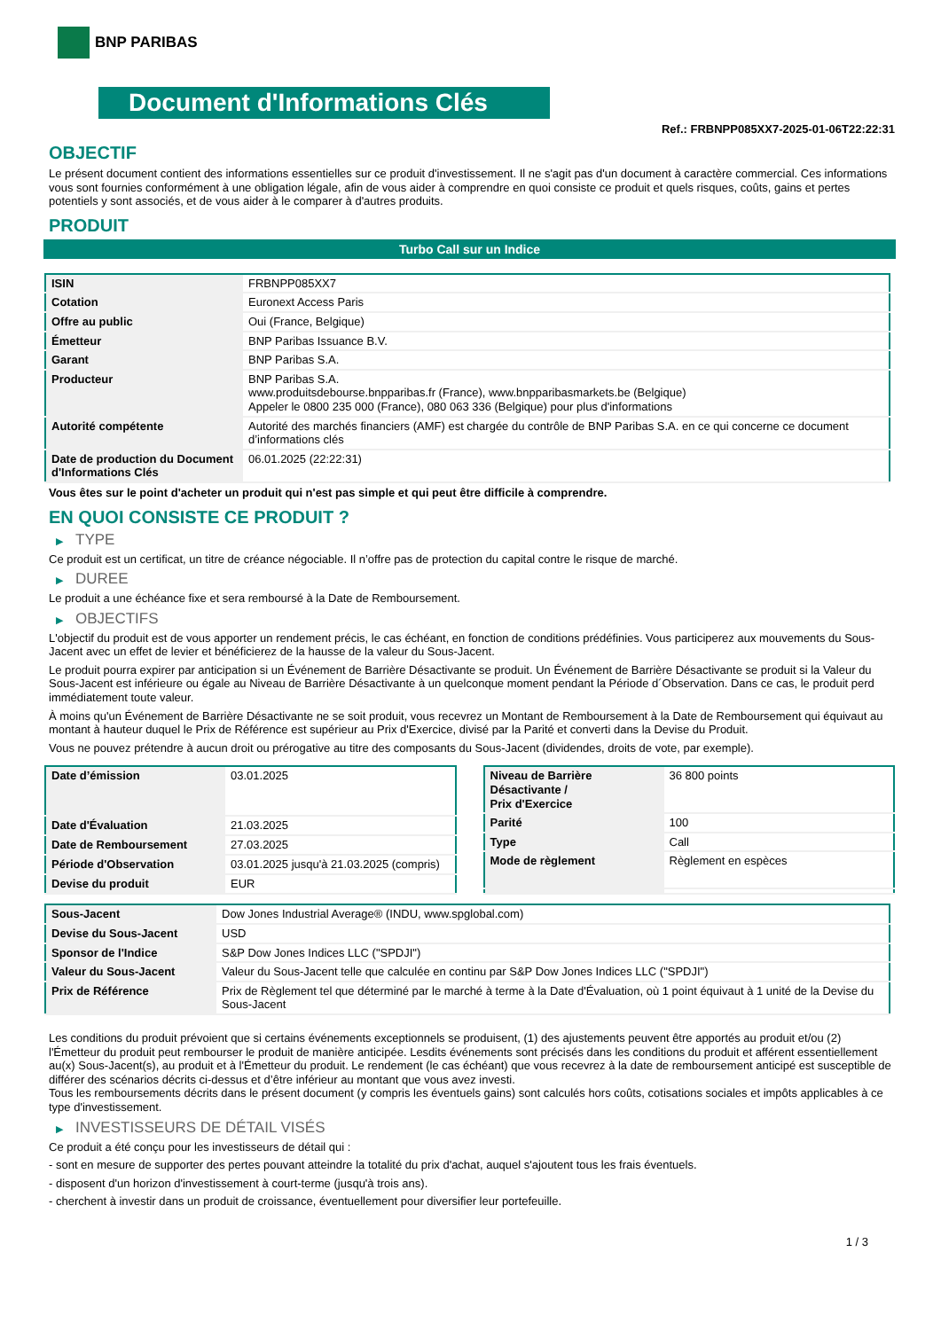BNP PARIBAS
Document d'Informations Clés
Ref.: FRBNPP085XX7-2025-01-06T22:22:31
OBJECTIF
Le présent document contient des informations essentielles sur ce produit d'investissement. Il ne s'agit pas d'un document à caractère commercial. Ces informations vous sont fournies conformément à une obligation légale, afin de vous aider à comprendre en quoi consiste ce produit et quels risques, coûts, gains et pertes potentiels y sont associés, et de vous aider à le comparer à d'autres produits.
PRODUIT
Turbo Call sur un Indice
| ISIN | FRBNPP085XX7 |
| Cotation | Euronext Access Paris |
| Offre au public | Oui (France, Belgique) |
| Émetteur | BNP Paribas Issuance B.V. |
| Garant | BNP Paribas S.A. |
| Producteur | BNP Paribas S.A. www.produitsdebourse.bnpparibas.fr (France), www.bnpparibasmarkets.be (Belgique) Appeler le 0800 235 000 (France), 080 063 336 (Belgique) pour plus d'informations |
| Autorité compétente | Autorité des marchés financiers (AMF) est chargée du contrôle de BNP Paribas S.A. en ce qui concerne ce document d’informations clés |
| Date de production du Document d'Informations Clés | 06.01.2025 (22:22:31) |
Vous êtes sur le point d'acheter un produit qui n'est pas simple et qui peut être difficile à comprendre.
EN QUOI CONSISTE CE PRODUIT ?
▶ TYPE
Ce produit est un certificat, un titre de créance négociable. Il n’offre pas de protection du capital contre le risque de marché.
▶ DUREE
Le produit a une échéance fixe et sera remboursé à la Date de Remboursement.
▶ OBJECTIFS
L'objectif du produit est de vous apporter un rendement précis, le cas échéant, en fonction de conditions prédéfinies. Vous participerez aux mouvements du Sous-Jacent avec un effet de levier et bénéficierez de la hausse de la valeur du Sous-Jacent.
Le produit pourra expirer par anticipation si un Événement de Barrière Désactivante se produit. Un Événement de Barrière Désactivante se produit si la Valeur du Sous-Jacent est inférieure ou égale au Niveau de Barrière Désactivante à un quelconque moment pendant la Période d´Observation. Dans ce cas, le produit perd immédiatement toute valeur.
À moins qu'un Événement de Barrière Désactivante ne se soit produit, vous recevrez un Montant de Remboursement à la Date de Remboursement qui équivaut au montant à hauteur duquel le Prix de Référence est supérieur au Prix d'Exercice, divisé par la Parité et converti dans la Devise du Produit.
Vous ne pouvez prétendre à aucun droit ou prérogative au titre des composants du Sous-Jacent (dividendes, droits de vote, par exemple).
| Date d’émission | 03.01.2025 |
| Date d'Évaluation | 21.03.2025 |
| Date de Remboursement | 27.03.2025 |
| Période d'Observation | 03.01.2025 jusqu'à 21.03.2025 (compris) |
| Devise du produit | EUR |
| Niveau de Barrière Désactivante / Prix d'Exercice | 36 800 points |
| Parité | 100 |
| Type | Call |
| Mode de règlement | Règlement en espèces |
| Sous-Jacent | Dow Jones Industrial Average® (INDU, www.spglobal.com) |
| Devise du Sous-Jacent | USD |
| Sponsor de l'Indice | S&P Dow Jones Indices LLC ("SPDJI") |
| Valeur du Sous-Jacent | Valeur du Sous-Jacent telle que calculée en continu par S&P Dow Jones Indices LLC ("SPDJI") |
| Prix de Référence | Prix de Règlement tel que déterminé par le marché à terme à la Date d'Évaluation, où 1 point équivaut à 1 unité de la Devise du Sous-Jacent |
Les conditions du produit prévoient que si certains événements exceptionnels se produisent, (1) des ajustements peuvent être apportés au produit et/ou (2) l'Émetteur du produit peut rembourser le produit de manière anticipée. Lesdits événements sont précisés dans les conditions du produit et afférent essentiellement au(x) Sous-Jacent(s), au produit et à l'Émetteur du produit. Le rendement (le cas échéant) que vous recevrez à la date de remboursement anticipé est susceptible de différer des scénarios décrits ci-dessus et d’être inférieur au montant que vous avez investi.
Tous les remboursements décrits dans le présent document (y compris les éventuels gains) sont calculés hors coûts, cotisations sociales et impôts applicables à ce type d'investissement.
▶ INVESTISSEURS DE DÉTAIL VISÉS
Ce produit a été conçu pour les investisseurs de détail qui :
- sont en mesure de supporter des pertes pouvant atteindre la totalité du prix d'achat, auquel s'ajoutent tous les frais éventuels.
- disposent d'un horizon d'investissement à court-terme (jusqu'à trois ans).
- cherchent à investir dans un produit de croissance, éventuellement pour diversifier leur portefeuille.
1 / 3